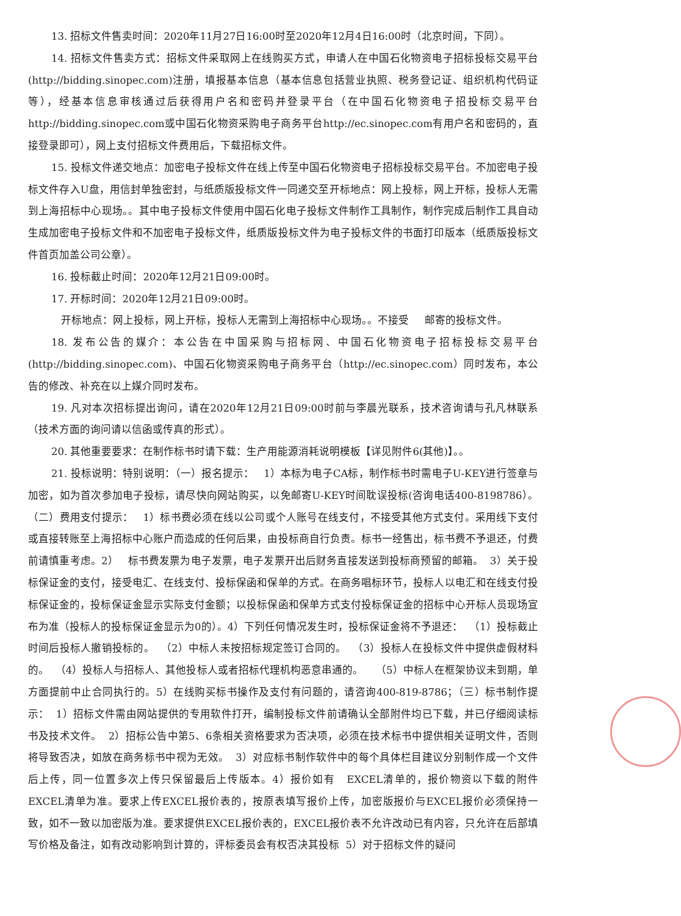13. 招标文件售卖时间：2020年11月27日16:00时至2020年12月4日16:00时（北京时间，下同）。
14. 招标文件售卖方式：招标文件采取网上在线购买方式，申请人在中国石化物资电子招标投标交易平台(http://bidding.sinopec.com)注册，填报基本信息（基本信息包括营业执照、税务登记证、组织机构代码证等），经基本信息审核通过后获得用户名和密码并登录平台（在中国石化物资电子招投标交易平台http://bidding.sinopec.com或中国石化物资采购电子商务平台http://ec.sinopec.com有用户名和密码的，直接登录即可），网上支付招标文件费用后，下载招标文件。
15. 投标文件递交地点：加密电子投标文件在线上传至中国石化物资电子招标投标交易平台。不加密电子投标文件存入U盘，用信封单独密封，与纸质版投标文件一同递交至开标地点：网上投标，网上开标，投标人无需到上海招标中心现场。。其中电子投标文件使用中国石化电子投标文件制作工具制作，制作完成后制作工具自动生成加密电子投标文件和不加密电子投标文件，纸质版投标文件为电子投标文件的书面打印版本（纸质版投标文件首页加盖公司公章）。
16. 投标截止时间：2020年12月21日09:00时。
17. 开标时间：2020年12月21日09:00时。
开标地点：网上投标，网上开标，投标人无需到上海招标中心现场。。不接受 邮寄的投标文件。
18. 发布公告的媒介：本公告在中国采购与招标网、中国石化物资电子招标投标交易平台(http://bidding.sinopec.com)、中国石化物资采购电子商务平台（http://ec.sinopec.com）同时发布，本公告的修改、补充在以上媒介同时发布。
19. 凡对本次招标提出询问，请在2020年12月21日09:00时前与李晨光联系，技术咨询请与孔凡林联系（技术方面的询问请以信函或传真的形式）。
20. 其他重要要求：在制作标书时请下载：生产用能源消耗说明模板【详见附件6(其他)】。。
21. 投标说明：特别说明：（一）报名提示： 1）本标为电子CA标，制作标书时需电子U-KEY进行签章与加密，如为首次参加电子投标，请尽快向网站购买，以免邮寄U-KEY时间耽误投标(咨询电话400-8198786）。（二）费用支付提示： 1）标书费必须在线以公司或个人账号在线支付，不接受其他方式支付。采用线下支付或直接转账至上海招标中心账户而造成的任何后果，由投标商自行负责。标书一经售出，标书费不予退还，付费前请慎重考虑。2） 标书费发票为电子发票，电子发票开出后财务直接发送到投标商预留的邮箱。 3）关于投标保证金的支付，接受电汇、在线支付、投标保函和保单的方式。在商务唱标环节，投标人以电汇和在线支付投标保证金的，投标保证金显示实际支付金额；以投标保函和保单方式支付投标保证金的招标中心开标人员现场宣布为准（投标人的投标保证金显示为0的）。4）下列任何情况发生时，投标保证金将不予退还： （1）投标截止时间后投标人撤销投标的。 （2）中标人未按招标规定签订合同的。 （3）投标人在投标文件中提供虚假材料的。 （4）投标人与招标人、其他投标人或者招标代理机构恶意串通的。 （5）中标人在框架协议未到期，单方面提前中止合同执行的。5）在线购买标书操作及支付有问题的，请咨询400-819-8786；（三）标书制作提示： 1）招标文件需由网站提供的专用软件打开，编制投标文件前请确认全部附件均已下载，并已仔细阅读标书及技术文件。 2）招标公告中第5、6条相关资格要求为否决项，必须在技术标书中提供相关证明文件，否则将导致否决，如放在商务标书中视为无效。 3）对应标书制作软件中的每个具体栏目建议分别制作成一个文件后上传，同一位置多次上传只保留最后上传版本。4）报价如有 EXCEL清单的，报价物资以下载的附件EXCEL清单为准。要求上传EXCEL报价表的，按原表填写报价上传，加密版报价与EXCEL报价必须保持一致，如不一致以加密版为准。要求提供EXCEL报价表的，EXCEL报价表不允许改动已有内容，只允许在后部填写价格及备注，如有改动影响到计算的，评标委员会有权否决其投标 5）对于招标文件的疑问